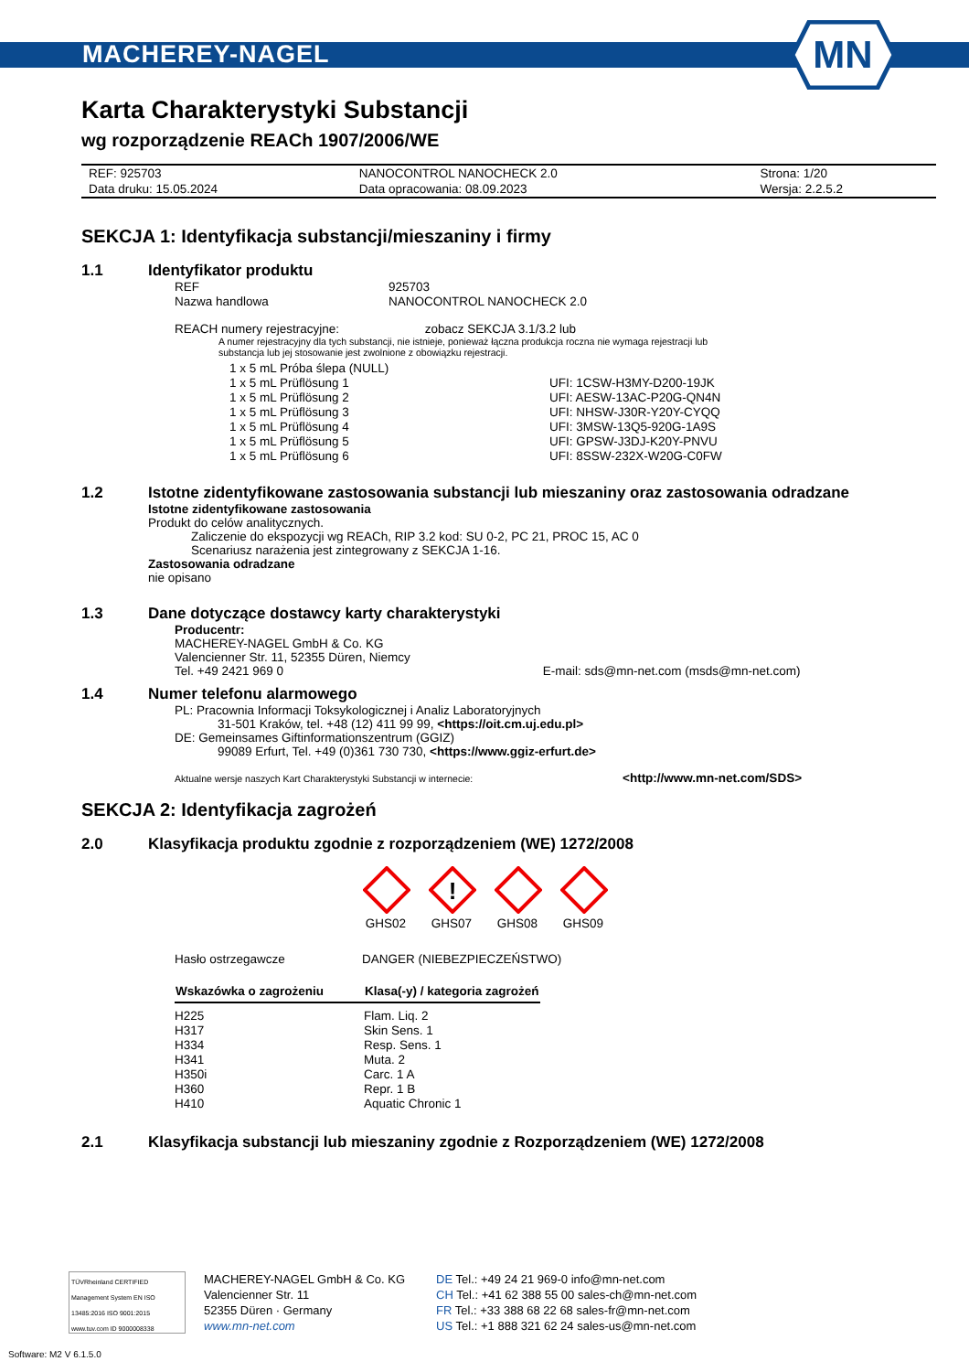MACHEREY-NAGEL
MN
Karta Charakterystyki Substancji
wg rozporządzenie REACh 1907/2006/WE
| REF: 925703 | NANOCONTROL NANOCHECK 2.0 | Strona: 1/20 |
| Data druku: 15.05.2024 | Data opracowania: 08.09.2023 | Wersja: 2.2.5.2 |
SEKCJA 1: Identyfikacja substancji/mieszaniny i firmy
1.1 Identyfikator produktu
| REF | 925703 |
| Nazwa handlowa | NANOCONTROL NANOCHECK 2.0 |
REACH numery rejestracyjne: zobacz SEKCJA 3.1/3.2 lub
A numer rejestracyjny dla tych substancji, nie istnieje, ponieważ łączna produkcja roczna nie wymaga rejestracji lub
substancja lub jej stosowanie jest zwolnione z obowiązku rejestracji.
| 1 x 5 mL Próba ślepa (NULL) | |
| 1 x 5 mL Prüflösung 1 | UFI: 1CSW-H3MY-D200-19JK |
| 1 x 5 mL Prüflösung 2 | UFI: AESW-13AC-P20G-QN4N |
| 1 x 5 mL Prüflösung 3 | UFI: NHSW-J30R-Y20Y-CYQQ |
| 1 x 5 mL Prüflösung 4 | UFI: 3MSW-13Q5-920G-1A9S |
| 1 x 5 mL Prüflösung 5 | UFI: GPSW-J3DJ-K20Y-PNVU |
| 1 x 5 mL Prüflösung 6 | UFI: 8SSW-232X-W20G-C0FW |
1.2 Istotne zidentyfikowane zastosowania substancji lub mieszaniny oraz zastosowania odradzane
Istotne zidentyfikowane zastosowania
Produkt do celów analitycznych.
Zaliczenie do ekspozycji wg REACh, RIP 3.2 kod: SU 0-2, PC 21, PROC 15, AC 0
Scenariusz narażenia jest zintegrowany z SEKCJA 1-16.
Zastosowania odradzane
nie opisano
1.3 Dane dotyczące dostawcy karty charakterystyki
Producentr:
MACHEREY-NAGEL GmbH & Co. KG
Valencienner Str. 11, 52355 Düren, Niemcy
Tel. +49 2421 969 0 E-mail: sds@mn-net.com (msds@mn-net.com)
1.4 Numer telefonu alarmowego
PL: Pracownia Informacji Toksykologicznej i Analiz Laboratoryjnych
31-501 Kraków, tel. +48 (12) 411 99 99, <https://oit.cm.uj.edu.pl>
DE: Gemeinsames Giftinformationszentrum (GGIZ)
99089 Erfurt, Tel. +49 (0)361 730 730, <https://www.ggiz-erfurt.de>
Aktualne wersje naszych Kart Charakterystyki Substancji w internecie: <http://www.mn-net.com/SDS>
SEKCJA 2: Identyfikacja zagrożeń
2.0 Klasyfikacja produktu zgodnie z rozporządzeniem (WE) 1272/2008
GHS02
!
GHS07
GHS08 GHS09
| Hasło ostrzegawcze | DANGER (NIEBEZPIECZEŃSTWO) |
| Wskazówka o zagrożeniu | Klasa(-y) / kategoria zagrożeń |
| --- | --- |
| H225 | Flam. Liq. 2 |
| H317 | Skin Sens. 1 |
| H334 | Resp. Sens. 1 |
| H341 | Muta. 2 |
| H350i | Carc. 1 A |
| H360 | Repr. 1 B |
| H410 | Aquatic Chronic 1 |
2.1 Klasyfikacja substancji lub mieszaniny zgodnie z Rozporządzeniem (WE) 1272/2008
TÜVRheinland CERTIFIED
Management System EN ISO 13485:2016 ISO 9001:2015
www.tuv.com ID 9000008338
MACHEREY-NAGEL GmbH & Co. KG
Valencienner Str. 11
52355 Düren · Germany
www.mn-net.com
DE Tel.: +49 24 21 969-0 info@mn-net.com
CH Tel.: +41 62 388 55 00 sales-ch@mn-net.com
FR Tel.: +33 388 68 22 68 sales-fr@mn-net.com
US Tel.: +1 888 321 62 24 sales-us@mn-net.com
Software: M2 V 6.1.5.0